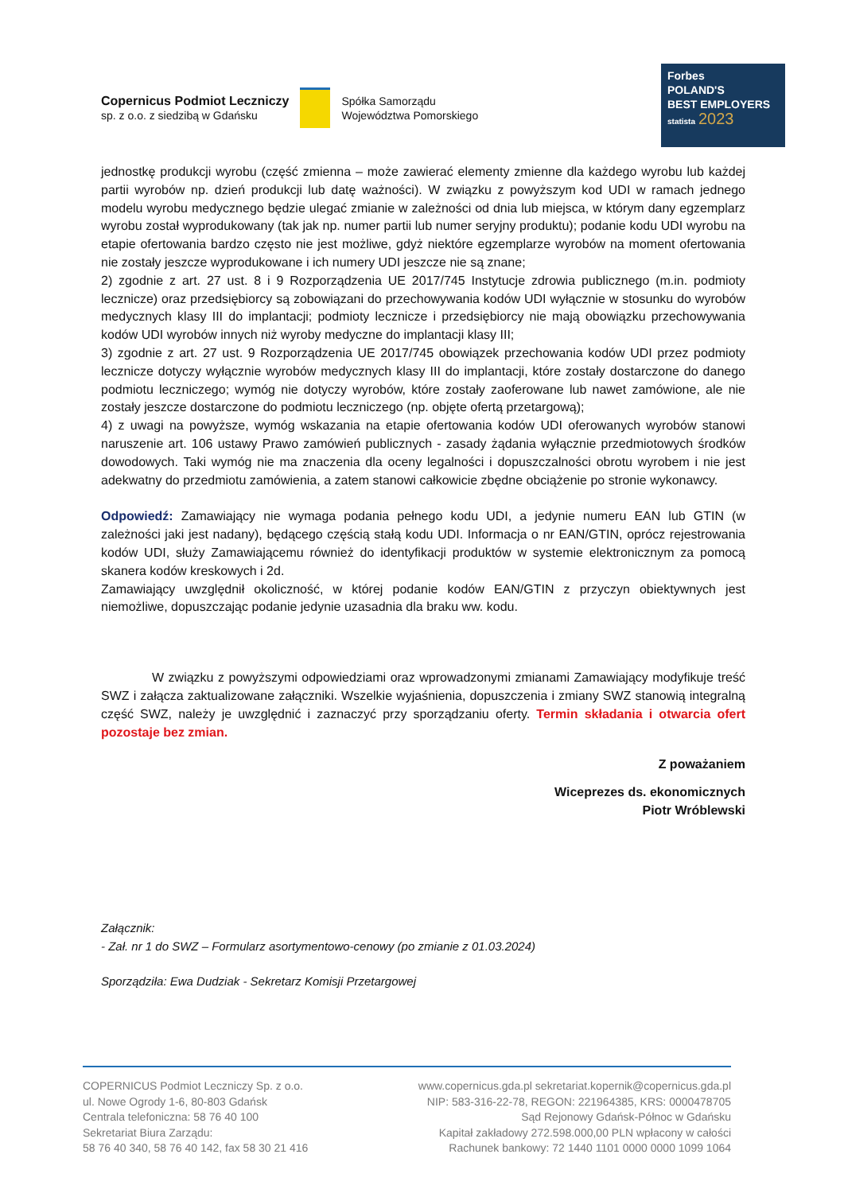Copernicus Podmiot Leczniczy
sp. z o.o. z siedzibą w Gdańsku
Spółka Samorządu
Województwa Pomorskiego
Forbes
POLAND'S
BEST EMPLOYERS
statista 2023
jednostkę produkcji wyrobu (część zmienna – może zawierać elementy zmienne dla każdego wyrobu lub każdej partii wyrobów np. dzień produkcji lub datę ważności). W związku z powyższym kod UDI w ramach jednego modelu wyrobu medycznego będzie ulegać zmianie w zależności od dnia lub miejsca, w którym dany egzemplarz wyrobu został wyprodukowany (tak jak np. numer partii lub numer seryjny produktu); podanie kodu UDI wyrobu na etapie ofertowania bardzo często nie jest możliwe, gdyż niektóre egzemplarze wyrobów na moment ofertowania nie zostały jeszcze wyprodukowane i ich numery UDI jeszcze nie są znane;
2) zgodnie z art. 27 ust. 8 i 9 Rozporządzenia UE 2017/745 Instytucje zdrowia publicznego (m.in. podmioty lecznicze) oraz przedsiębiorcy są zobowiązani do przechowywania kodów UDI wyłącznie w stosunku do wyrobów medycznych klasy III do implantacji; podmioty lecznicze i przedsiębiorcy nie mają obowiązku przechowywania kodów UDI wyrobów innych niż wyroby medyczne do implantacji klasy III;
3) zgodnie z art. 27 ust. 9 Rozporządzenia UE 2017/745 obowiązek przechowania kodów UDI przez podmioty lecznicze dotyczy wyłącznie wyrobów medycznych klasy III do implantacji, które zostały dostarczone do danego podmiotu leczniczego; wymóg nie dotyczy wyrobów, które zostały zaoferowane lub nawet zamówione, ale nie zostały jeszcze dostarczone do podmiotu leczniczego (np. objęte ofertą przetargową);
4) z uwagi na powyższe, wymóg wskazania na etapie ofertowania kodów UDI oferowanych wyrobów stanowi naruszenie art. 106 ustawy Prawo zamówień publicznych - zasady żądania wyłącznie przedmiotowych środków dowodowych. Taki wymóg nie ma znaczenia dla oceny legalności i dopuszczalności obrotu wyrobem i nie jest adekwatny do przedmiotu zamówienia, a zatem stanowi całkowicie zbędne obciążenie po stronie wykonawcy.
Odpowiedź: Zamawiający nie wymaga podania pełnego kodu UDI, a jedynie numeru EAN lub GTIN (w zależności jaki jest nadany), będącego częścią stałą kodu UDI. Informacja o nr EAN/GTIN, oprócz rejestrowania kodów UDI, służy Zamawiającemu również do identyfikacji produktów w systemie elektronicznym za pomocą skanera kodów kreskowych i 2d.
Zamawiający uwzględnił okoliczność, w której podanie kodów EAN/GTIN z przyczyn obiektywnych jest niemożliwe, dopuszczając podanie jedynie uzasadnia dla braku ww. kodu.
W związku z powyższymi odpowiedziami oraz wprowadzonymi zmianami Zamawiający modyfikuje treść SWZ i załącza zaktualizowane załączniki. Wszelkie wyjaśnienia, dopuszczenia i zmiany SWZ stanowią integralną część SWZ, należy je uwzględnić i zaznaczyć przy sporządzaniu oferty. Termin składania i otwarcia ofert pozostaje bez zmian.
Z poważaniem
Wiceprezes ds. ekonomicznych
Piotr Wróblewski
Załącznik:
- Zał. nr 1 do SWZ – Formularz asortymentowo-cenowy (po zmianie z 01.03.2024)
Sporządziła: Ewa Dudziak - Sekretarz Komisji Przetargowej
COPERNICUS Podmiot Leczniczy Sp. z o.o.
ul. Nowe Ogrody 1-6, 80-803 Gdańsk
Centrala telefoniczna: 58 76 40 100
Sekretariat Biura Zarządu:
58 76 40 340, 58 76 40 142, fax 58 30 21 416
www.copernicus.gda.pl sekretariat.kopernik@copernicus.gda.pl
NIP: 583-316-22-78, REGON: 221964385, KRS: 0000478705
Sąd Rejonowy Gdańsk-Północ w Gdańsku
Kapitał zakładowy 272.598.000,00 PLN wpłacony w całości
Rachunek bankowy: 72 1440 1101 0000 0000 1099 1064